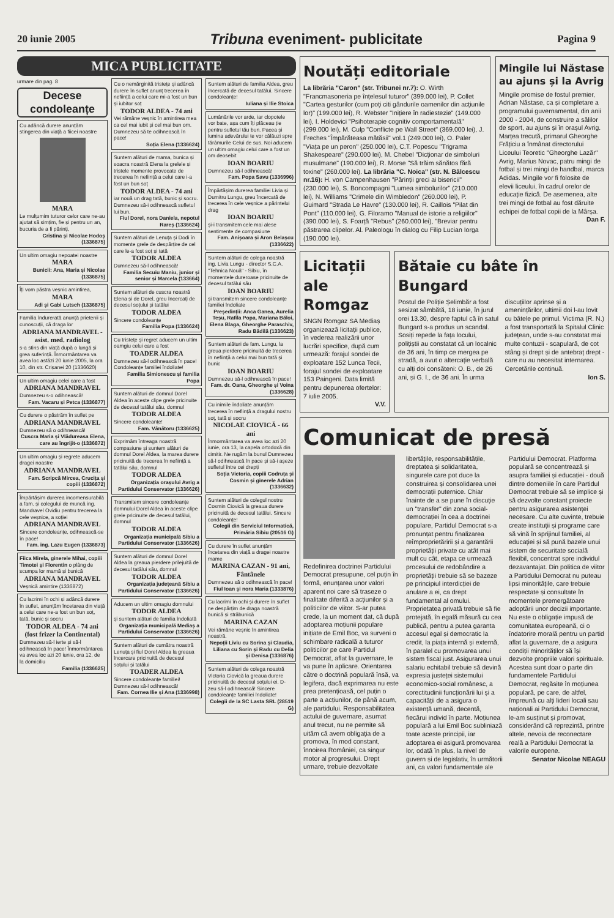20 iunie 2005 Tribuna eveniment- publicitate Pagina 9
MICA PUBLICITATE
urmare din pag. 8
Decese condoleanțe
Cu adâncă durere anunțăm stingerea din viață a fiicei noastre
MARA
Le mulțumim tuturor celor care ne-au ajutat să simțim, fie și pentru un an, bucuria de a fi părinți,
Cristina și Nicolae Hodoș (1336875)
Un ultim omagiu nepoatei noastre
MARA
Bunicii: Ana, Maria și Nicolae (1336875)
Îți vom păstra veșnic amintirea,
MARA
Adi și Gabi Lutsch (1336875)
Familia îndurerată anunță prietenii și cunoscuții, că draga lor
ADRIANA MANDRAVEL - asist. med. radiolog
s-a stins din viață după o lungă și grea suferință. Înmormântarea va avea loc astăzi 20 iunie 2005, la ora 10, din str. Crișanei 20 (1336620)
Un ultim omagiu celei care a fost
ADRIANA MANDRAVEL
Dumnezeu s-o odihnească!
Fam. Vacaru și Petca (1336877)
Cu durere o păstrăm în suflet pe
ADRIANA MANDRAVEL
Dumnezeu să o odihnească!
Cuscra Maria și Vlădureasa Elena, care au îngrijit-o (1336872)
Un ultim omagiu și regrete aducem dragei noastre
ADRIANA MANDRAVEL
Fam. Scripcă Mircea, Crucița și copiii (1336872)
Împărtășim durerea incomensurabilă a fam. și colegului de muncă ing. Mandravel Ovidiu pentru trecerea la cele veșnice, a soției
ADRIANA MANDRAVEL
Sincere condoleanțe, odihnească-se în pace!
Fam. ing. Lazu Eugen (1336873)
Fiica Mirela, ginerele Mihai, copiii Timotei și Florentin o plâng de scumpa lor mamă și bunică
ADRIANA MANDRAVEL
Veșnică amintire (1336872)
Cu lacrimi în ochi și adâncă durere în suflet, anunțăm încetarea din viață a celui care ne-a fost un bun soț, tată, bunic și socru
TODOR ALDEA - 74 ani (fost frizer la Continental)
Dumnezeu să-l ierte și să-l odihnească în pace! Înmormântarea va avea loc azi 20 iunie, ora 12, de la domiciliu
Familia (1336625)
Cu o nemărginită tristețe și adâncă durere în suflet anunț trecerea în neființă a celui care mi-a fost un bun și iubitor soț
TODOR ALDEA - 74 ani
Vei rămâne veșnic în amintirea mea ca cel mai iubit și cel mai bun om. Dumnezeu să te odihnească în pace!
Soția Elena (1336624)
Suntem alături de mama, bunica și soacra noastră Elena la grelele și tristele momente provocate de trecerea în neființă a celui care i-a fost un bun soț
TODOR ALDEA - 74 ani
iar nouă un drag tată, bunic și socru. Dumnezeu să-i odihnească sufletul lui bun.
Fiul Dorel, nora Daniela, nepotul Rareș (1336624)
Suntem alături de Lenuța și Dodi în momente grele de despărțire de cel care le-a fost soț și tată
TODOR ALDEA
Dumnezeu să-l odihnească!
Familia Secuiu Maniu, junior și senior și Marcela (133664)
Suntem alături de cuscra noastră Elena și de Dorel, greu încercați de decesul soțului și tatălui
TODOR ALDEA
Sincere condoleanțe
Familia Popa (1336624)
Cu tristețe și regret aducem un ultim oamgiu celui care a fost
TOADER ALDEA
Dumnezeu să-l odihnească în pace! Condoleanțe familiei îndoliate!
Familia Simionescu și familia Popa
Suntem alături de domnul Dorel Aldea în aceste clipe grele pricinuite de decesul tatălui său, domnul
TODOR ALDEA
Sincere condoleanțe!
Fam. Vânătoru (1336625)
Exprimăm întreaga noastră compasiune și suntem alături de domnul Dorel Aldea, la marea durere pricinuită de trecerea în neființă a tatălui său, domnul
TODOR ALDEA
Organizația orașului Avrig a Partidului Conservator (1336626)
Transmitem sincere condoleanțe domnului Dorel Aldea în aceste clipe grele pricinuite de decesul tatălui, domnul
TODOR ALDEA
Organizația municipală Sibiu a Partidului Conservator (1336626)
Suntem alături de domnul Dorel Aldea la greaua pierdere prilejuită de decesul tatălui său, domnul
TODOR ALDEA
Organizația județeană Sibiu a Partidului Conservator (1336626)
Aducem un ultim omagiu domnului
TODOR ALDEA
și suntem alături de familia îndoliată
Organizația municipală Mediaș a Partidului Conservator (1336626)
Suntem alături de cumătra noastră Lenuța și fiul Dorel Aldea la greaua încercare pricinuită de decesul soțului și tatălui
TOADER ALDEA
Sincere condoleanțe familiei! Dumnezeu să-l odihnească!
Fam. Cornea Ilie și Ana (1336998)
Suntem alături de familia Aldea, greu încercată de decesul tatălui. Sincere condoleanțe!
Iuliana și Ilie Stoica
Lumânările vor arde, iar clopotele vor bate, așa cum îți plăceau ție pentru sufletul tău bun. Pacea și lumina adevărului te vor călăuzi spre tărâmurile Celui de sus. Noi aducem un ultim omagiu celui care a fost un om deosebit
IOAN BOARIU
Dumnezeu să-l odihnească!
Fam. Popa Savu (1336996)
Împărtășim durerea familiei Livia și Dumitru Lungu, greu încercată de trecerea în cele veșnice a părintelui drag
IOAN BOARIU
și-i transmitem cele mai alese sentimente de compasiune
Fam. Anișoara și Aron Belașcu (1336622)
Suntem alături de colega noastră ing. Livia Lungu - director S.C.A. "Tehnica Nouă" - Sibiu, în momentele dureroase pricinuite de decesul tatălui său
IOAN BOARIU
și transmitem sincere condoleanțe familiei îndoliate
Președinții: Anca Ganea, Aurelia Teșu, Rafila Popa, Mariana Băloi, Elena Blaga, Gheorghe Paraschiv, Radu Bădilă (1336623)
Suntem alături de fam. Lungu, la greua pierdere pricinuită de trecerea în neființă a celui mai bun tată și bunic
IOAN BOARIU
Dumnezeu să-l odihnească în pace!
Fam. dr. Oana, Gheorghe și Voina (1336628)
Cu inimile îndoliate anunțăm trecerea în neființă a dragului nostru soț, tată și socru
NICOLAE CIOVICĂ - 66 ani
Înmormântarea va avea loc azi 20 iunie, ora 13, la capela ortodoxă din cimitir. Ne rugăm la bunul Dumnezeu să-l odihnească în pace și să-i așeze sufletul între cei drepți
Soția Victoria, copiii Codruța și Cosmin și ginerele Adrian (1336632)
Suntem alături de colegul nostru Cosmin Ciovică la greaua durere pricinuită de decesul tatălui. Sincere condoleanțe!
Colegii din Serviciul Informatică, Primăria Sibiu (20516 G)
Cu durere în suflet anunțăm încetarea din viață a dragei noastre mame
MARINA CAZAN - 91 ani, Fântânele
Dumnezeu să o odihnească în pace!
Fiul Ioan și nora Maria (1333876)
Cu lacrimi în ochi și durere în suflet ne despărțim de draga noastră bunică și străbunică
MARINA CAZAN
Vei rămâne veșnic în amintirea noastră.
Nepoții Liviu cu Sorina și Claudia, Liliana cu Sorin și Radu cu Delia și Denisa (1336876)
Suntem alături de colega noastră Victoria Ciovică la greaua durere pricinuită de decesul soțului ei. D-zeu să-l odihnească! Sincere condoleanțe familiei îndoliate!
Colegii de la SC Lasta SRL (28519 G)
Noutăți editoriale
La librăria "Caron" (str. Tribunei nr.7): O. Wirth "Francmasoneria pe înțelesul tuturor" (399.000 lei), P. Collet "Cartea gesturilor (cum poți citi gândurile oamenilor din acțiunile lor)" (199.000 lei), R. Webster "Inițiere în radiestezie" (149.000 lei), I. Holdevici "Psihoterapie cognitiv comportamentală" (299.000 lei), M. Culp "Conflicte pe Wall Street" (369.000 lei), J. Freches "Împărăteasa mătăsii" vol.1 (249.000 lei), O. Paler "Viața pe un peron" (250.000 lei), C.T. Popescu "Trigrama Shakespeare" (290.000 lei), M. Chebel "Dicționar de simboluri musulmane" (190.000 lei), R. Morse "Să trăim sănătos fără toxine" (260.000 lei). La librăria "C. Noica" (str. N. Bălcescu nr.16): H. von Campenhausen "Părinții greci ai bisericii" (230.000 lei), S. Boncompagni "Lumea simbolurilor" (210.000 lei), N. Williams "Crimele din Wimbledon" (260.000 lei), P. Guimard "Strada Le Havre" (130.000 lei), R. Caillois "Pilat din Pont" (110.000 lei), G. Filoramo "Manual de istorie a religiilor" (390.000 lei), S. Foarță "Rebus" (260.000 lei), "Breviar pentru păstrarea clipelor. Al. Paleologu în dialog cu Filip Lucian Iorga (190.000 lei).
Mingile lui Năstase au ajuns și la Avrig
Mingile promise de fostul premier, Adrian Năstase, ca și completare a programului guvernamental, din anii 2000 - 2004, de construire a sălilor de sport, au ajuns și în orașul Avrig. Marțea trecută, primarul Gheorghe Frățiciu a înmânat directorului Liceului Teoretic "Gheorghe Lazăr" Avrig, Marius Novac, patru mingi de fotbal și trei mingi de handbal, marca Adidas. Mingile vor fi folosite de elevii liceului, în cadrul orelor de educație fizică. De asemenea, alte trei mingi de fotbal au fost dăruite echipei de fotbal copii de la Mârșa.
Dan F.
Licitații ale Romgaz
SNGN Romgaz SA Mediaș organizează licitații publice, în vederea realizării unor lucrări specifice, după cum urmează: forajul sondei de exploatare 152 Lunca Tecii, forajul sondei de exploatare 153 Paingeni. Data limită pentru depunerea ofertelor: 7 iulie 2005.
V.V.
Bătaie cu bâte în Bungard
Postul de Poliție Șelimbăr a fost sesizat sâmbătă, 18 iunie, în jurul orei 13.30, despre faptul că în satul Bungard s-a produs un scandal. Sosiți repede la fața locului, polițiștii au constatat că un localnic de 36 ani, în timp ce mergea pe stradă, a avut o altercație verbală cu alți doi consăteni: O. B., de 26 ani, și G. I., de 36 ani. În urma discuțiilor aprinse și a amenințărilor, ultimii doi l-au lovit cu bâtele pe primul. Victima (R. N.) a fost transportată la Spitalul Clinic județean, unde s-au constatat mai multe contuzii - scapulară, de cot stâng și drept și de antebraț drept - care nu au necesitat internarea. Cercetările continuă.
Ion S.
Comunicat de presă
Redefinirea doctrinei Partidului Democrat presupune, cel puțin în formă, enunțarea unor valori aparent noi care să traseze o finalitate diferită a acțiunilor și a politicilor de viitor. S-ar putea crede, la un moment dat, că după adoptarea moțiunii populare inițiate de Emil Boc, va surveni o schimbare radicală a tuturor politicilor pe care Partidul Democrat, aflat la guvernare, le va pune în aplicare. Orientarea către o doctrină populară însă, va legifera, dacă exprimarea nu este prea pretențioasă, cel puțin o parte a acțiunilor, de până acum, ale partidului. Responsabilitatea actului de guvernare, asumat anul trecut, nu ne permite să uităm că avem obligația de a promova, în mod constant, înnoirea României, ca singur motor al progresului. Drept urmare, trebuie dezvoltate libertățile, responsabilitățile, dreptatea și solidaritatea, singurele care pot duce la construirea și consolidarea unei democrații puternice. Chiar înainte de a se pune în discuție un "transfer" din zona social-democrației în cea a doctrinei populare, Partidul Democrat s-a pronunțat pentru finalizarea reîmproprietăririi și a garantării proprietății private cu atât mai mult cu cât, etapa ce urmează procesului de redobândire a proprietății trebuie să se bazeze pe principiul interdicției de anulare a ei, ca drept fundamental al omului. Proprietatea privată trebuie să fie protejată, în egală măsură cu cea publică, pentru a putea garanta accesul egal și democratic la credit, la piața internă și externă, în paralel cu promovarea unui sistem fiscal just. Asigurarea unui salariu echitabil trebuie să devină expresia justeței sistemului economico-social românesc, a corectitudinii funcționării lui și a capacității de a asigura o existență umană, decentă, fiecărui individ în parte. Moțiunea populară a lui Emil Boc subliniază toate aceste principii, iar adoptarea ei asigură promovarea lor, odată în plus, la nivel de guvern și de legislativ, în următorii ani, ca valori fundamentale ale Partidului Democrat. Platforma populară se concentrează și asupra familiei și educației - două dintre domeniile în care Partidul Democrat trebuie să se implice și să dezvolte constant proiecte pentru asigurarea asistenței necesare. Cu alte cuvinte, trebuie create instituții și programe care să vină în sprijinul familiei, al educației și să pună bazele unui sistem de securitate socială flexibil, concentrat spre individul dezavantajat. Din politica de viitor a Partidului Democrat nu puteau lipsi minoritățile, care trebuie respectate și consultate în momentele premergătoare adoptării unor decizii importante. Nu este o obligație impusă de comunitatea europeană, ci o îndatorire morală pentru un partid aflat la guvernare, de a asigura condiții minorităților să își dezvolte propriile valori spirituale. Acestea sunt doar o parte din fundamentele Partidului Democrat, regăsite în moțiunea populară, pe care, de altfel, împreună cu alți lideri locali sau naționali ai Partidului Democrat, le-am susținut și promovat, considerând că reprezintă, printre altele, nevoia de reconectare reală a Partidului Democrat la valorile europene.
Senator Nicolae NEAGU